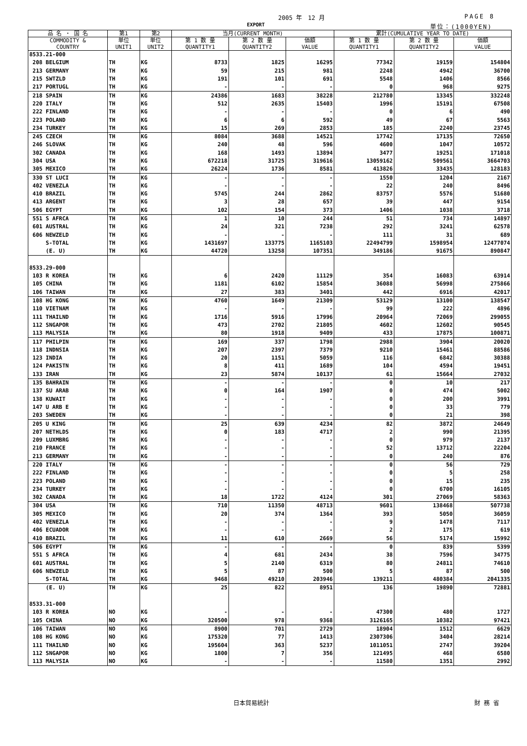2005 年　12 月 PAGE 8
EXPORT 単位：(1000YEN)
| 品 名 ・ 国 名 | 第1 | 第2 | 当月(CURRENT MONTH) | | | 累計(CUMULATIVE YEAR TO DATE) | | |
| --- | --- | --- | --- | --- | --- | --- | --- | --- |
| COMMODITY & COUNTRY | 単位 UNIT1 | 単位 UNIT2 | 第 1 数 量 QUANTITY1 | 第 2 数 量 QUANTITY2 | 価額 VALUE | 第 1 数 量 QUANTITY1 | 第 2 数 量 QUANTITY2 | 価額 VALUE |
| 8533.21-000 | | | | | | | | |
| 208 BELGIUM | TH | KG | 8733 | 1825 | 16295 | 77342 | 19159 | 154804 |
| 213 GERMANY | TH | KG | 59 | 215 | 981 | 2248 | 4942 | 36700 |
| 215 SWTZLD | TH | KG | 191 | 101 | 691 | 5548 | 1406 | 8566 |
| 217 PORTUGL | TH | KG | - | - | - | 0 | 968 | 9275 |
| 218 SPAIN | TH | KG | 24386 | 1683 | 38228 | 212780 | 13345 | 332248 |
| 220 ITALY | TH | KG | 512 | 2635 | 15403 | 1996 | 15191 | 67508 |
| 222 FINLAND | TH | KG | - | - | - | 0 | 6 | 490 |
| 223 POLAND | TH | KG | 6 | 6 | 592 | 49 | 67 | 5563 |
| 234 TURKEY | TH | KG | 15 | 269 | 2853 | 185 | 2240 | 23745 |
| 245 CZECH | TH | KG | 8084 | 3688 | 14521 | 17742 | 17135 | 72650 |
| 246 SLOVAK | TH | KG | 240 | 48 | 596 | 4600 | 1047 | 10572 |
| 302 CANADA | TH | KG | 168 | 1493 | 13894 | 3477 | 19251 | 171018 |
| 304 USA | TH | KG | 672218 | 31725 | 319616 | 13059162 | 509561 | 3664703 |
| 305 MEXICO | TH | KG | 26224 | 1736 | 8581 | 413826 | 33435 | 128183 |
| 330 ST LUCI | TH | KG | - | - | - | 1550 | 1204 | 2167 |
| 402 VENEZLA | TH | KG | - | - | - | 22 | 240 | 8496 |
| 410 BRAZIL | TH | KG | 5745 | 244 | 2862 | 83757 | 5576 | 51680 |
| 413 ARGENT | TH | KG | 3 | 28 | 657 | 39 | 447 | 9154 |
| 506 EGYPT | TH | KG | 102 | 154 | 373 | 1406 | 1038 | 3718 |
| 551 S AFRCA | TH | KG | 1 | 10 | 244 | 51 | 734 | 14897 |
| 601 AUSTRAL | TH | KG | 24 | 321 | 7238 | 292 | 3241 | 62578 |
| 606 NEWZELD | TH | KG | - | - | - | 111 | 31 | 689 |
| S-TOTAL | TH | KG | 1431697 | 133775 | 1165103 | 22494799 | 1598954 | 12477074 |
| (E. U) | TH | KG | 44720 | 13258 | 107351 | 349186 | 91675 | 890847 |
| 8533.29-000 | | | | | | | | |
| 103 R KOREA | TH | KG | 6 | 2420 | 11129 | 354 | 16083 | 63914 |
| 105 CHINA | TH | KG | 1181 | 6102 | 15854 | 36088 | 56998 | 275866 |
| 106 TAIWAN | TH | KG | 27 | 383 | 3401 | 442 | 6916 | 42017 |
| 108 HG KONG | TH | KG | 4760 | 1649 | 21309 | 53129 | 13100 | 138547 |
| 110 VIETNAM | TH | KG | - | - | - | 99 | 222 | 4896 |
| 111 THAILND | TH | KG | 1716 | 5916 | 17996 | 20964 | 72069 | 299055 |
| 112 SNGAPOR | TH | KG | 473 | 2702 | 21805 | 4602 | 12602 | 90545 |
| 113 MALYSIA | TH | KG | 80 | 1918 | 9409 | 433 | 17875 | 100871 |
| 117 PHILPIN | TH | KG | 169 | 337 | 1798 | 2988 | 3904 | 20020 |
| 118 INDNSIA | TH | KG | 207 | 2397 | 7379 | 9210 | 15461 | 88586 |
| 123 INDIA | TH | KG | 20 | 1151 | 5059 | 116 | 6842 | 30388 |
| 124 PAKISTN | TH | KG | 8 | 411 | 1689 | 104 | 4594 | 19451 |
| 133 IRAN | TH | KG | 23 | 5874 | 10137 | 61 | 15664 | 27032 |
| 135 BAHRAIN | TH | KG | - | - | - | 0 | 10 | 217 |
| 137 SU ARAB | TH | KG | 0 | 164 | 1907 | 0 | 474 | 5002 |
| 138 KUWAIT | TH | KG | - | - | - | 0 | 200 | 3991 |
| 147 U ARB E | TH | KG | - | - | - | 0 | 33 | 779 |
| 203 SWEDEN | TH | KG | - | - | - | 0 | 21 | 398 |
| 205 U KING | TH | KG | 25 | 639 | 4234 | 82 | 3872 | 24649 |
| 207 NETHLDS | TH | KG | 0 | 183 | 4717 | 2 | 990 | 21395 |
| 209 LUXMBRG | TH | KG | - | - | - | 0 | 979 | 2137 |
| 210 FRANCE | TH | KG | - | - | - | 52 | 13712 | 22204 |
| 213 GERMANY | TH | KG | - | - | - | 0 | 240 | 876 |
| 220 ITALY | TH | KG | - | - | - | 0 | 56 | 729 |
| 222 FINLAND | TH | KG | - | - | - | 0 | 5 | 258 |
| 223 POLAND | TH | KG | - | - | - | 0 | 15 | 235 |
| 234 TURKEY | TH | KG | - | - | - | 0 | 6700 | 16105 |
| 302 CANADA | TH | KG | 18 | 1722 | 4124 | 301 | 27069 | 58363 |
| 304 USA | TH | KG | 710 | 11350 | 48713 | 9601 | 138468 | 507738 |
| 305 MEXICO | TH | KG | 20 | 374 | 1364 | 393 | 5050 | 36059 |
| 402 VENEZLA | TH | KG | - | - | - | 9 | 1478 | 7117 |
| 406 ECUADOR | TH | KG | - | - | - | 2 | 175 | 619 |
| 410 BRAZIL | TH | KG | 11 | 610 | 2669 | 56 | 5174 | 15992 |
| 506 EGYPT | TH | KG | - | - | - | 0 | 839 | 5399 |
| 551 S AFRCA | TH | KG | 4 | 681 | 2434 | 38 | 7596 | 34775 |
| 601 AUSTRAL | TH | KG | 5 | 2140 | 6319 | 80 | 24811 | 74610 |
| 606 NEWZELD | TH | KG | 5 | 87 | 500 | 5 | 87 | 500 |
| S-TOTAL | TH | KG | 9468 | 49210 | 203946 | 139211 | 480384 | 2041335 |
| (E. U) | TH | KG | 25 | 822 | 8951 | 136 | 19890 | 72881 |
| 8533.31-000 | | | | | | | | |
| 103 R KOREA | NO | KG | - | - | - | 47300 | 480 | 1727 |
| 105 CHINA | NO | KG | 320500 | 978 | 9368 | 3126165 | 10382 | 97421 |
| 106 TAIWAN | NO | KG | 8900 | 701 | 2729 | 18904 | 1512 | 6629 |
| 108 HG KONG | NO | KG | 175320 | 77 | 1413 | 2307306 | 3404 | 28214 |
| 111 THAILND | NO | KG | 195604 | 363 | 5237 | 1011051 | 2747 | 39204 |
| 112 SNGAPOR | NO | KG | 1800 | 7 | 356 | 121495 | 468 | 6580 |
| 113 MALYSIA | NO | KG | - | - | - | 11580 | 1351 | 2992 |
日本貿易統計 財 務 省